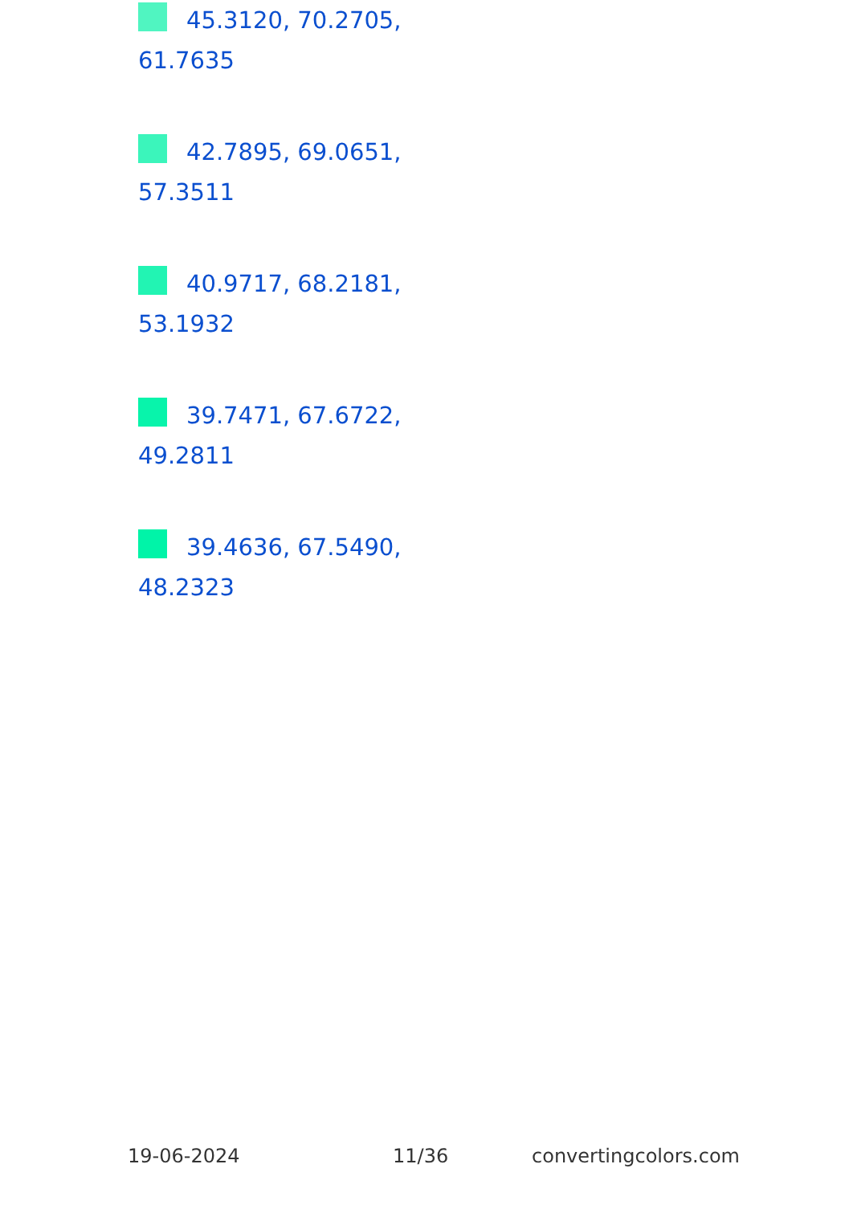45.3120, 70.2705, 61.7635
42.7895, 69.0651, 57.3511
40.9717, 68.2181, 53.1932
39.7471, 67.6722, 49.2811
39.4636, 67.5490, 48.2323
19-06-2024 11/36 convertingcolors.com